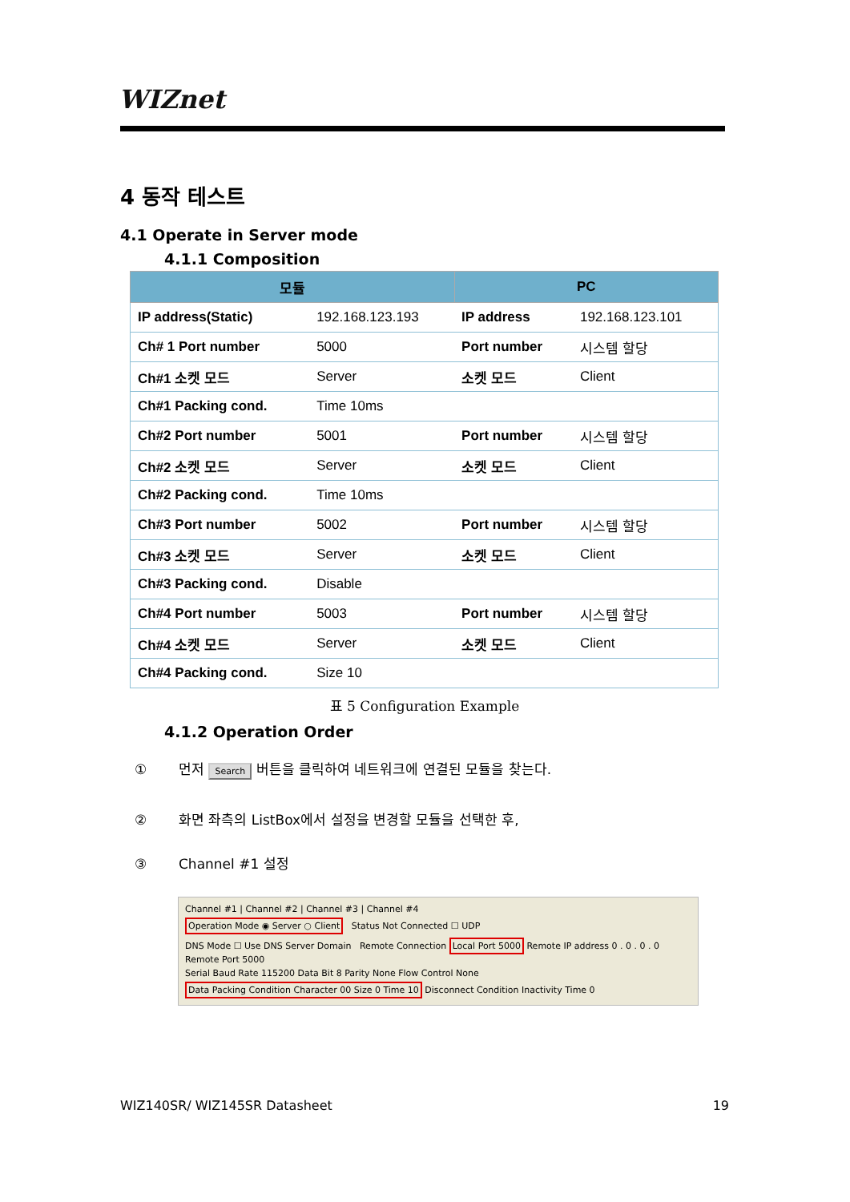WIZnet
4 동작 테스트
4.1 Operate in Server mode
4.1.1 Composition
| 모듈 | | PC | |
| --- | --- | --- | --- |
| IP address(Static) | 192.168.123.193 | IP address | 192.168.123.101 |
| Ch# 1 Port number | 5000 | Port number | 시스템 할당 |
| Ch#1 소켓 모드 | Server | 소켓 모드 | Client |
| Ch#1 Packing cond. | Time 10ms | | |
| Ch#2 Port number | 5001 | Port number | 시스템 할당 |
| Ch#2 소켓 모드 | Server | 소켓 모드 | Client |
| Ch#2 Packing cond. | Time 10ms | | |
| Ch#3 Port number | 5002 | Port number | 시스템 할당 |
| Ch#3 소켓 모드 | Server | 소켓 모드 | Client |
| Ch#3 Packing cond. | Disable | | |
| Ch#4 Port number | 5003 | Port number | 시스템 할당 |
| Ch#4 소켓 모드 | Server | 소켓 모드 | Client |
| Ch#4 Packing cond. | Size 10 | | |
표 5 Configuration Example
4.1.2 Operation Order
① 먼저 Search 버튼을 클릭하여 네트워크에 연결된 모듈을 찾는다.
② 화면 좌측의 ListBox에서 설정을 변경할 모듈을 선택한 후,
③ Channel #1 설정
Channel #1 | Channel #2 | Channel #3 | Channel #4
Operation Mode ◉ Server ○ Client Status Not Connected ☐ UDP
DNS Mode ☐ Use DNS Server Domain Remote Connection Local Port 5000 Remote IP address 0 . 0 . 0 . 0 Remote Port 5000
Serial Baud Rate 115200 Data Bit 8 Parity None Flow Control None
Data Packing Condition Character 00 Size 0 Time 10 Disconnect Condition Inactivity Time 0
WIZ140SR/ WIZ145SR Datasheet 19